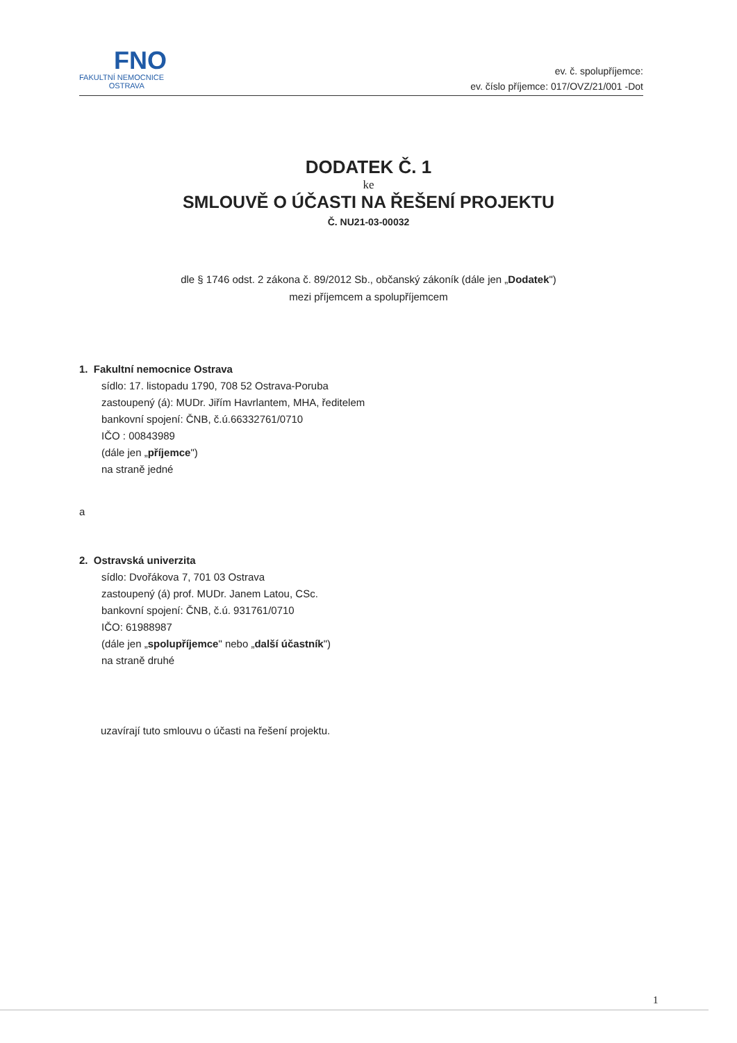FNO
FAKULTNÍ NEMOCNICE
OSTRAVA
ev. č. spolupříjemce:
ev. číslo příjemce: 017/OVZ/21/001 -Dot
DODATEK Č. 1
ke
SMLOUVĚ O ÚČASTI NA ŘEŠENÍ PROJEKTU
Č. NU21-03-00032
dle § 1746 odst. 2 zákona č. 89/2012 Sb., občanský zákoník (dále jen „Dodatek")
mezi příjemcem a spolupříjemcem
1. Fakultní nemocnice Ostrava
sídlo: 17. listopadu 1790, 708 52 Ostrava-Poruba
zastoupený (á): MUDr. Jiřím Havrlantem, MHA, ředitelem
bankovní spojení: ČNB, č.ú.66332761/0710
IČO : 00843989
(dále jen „příjemce")
na straně jedné
a
2. Ostravská univerzita
sídlo: Dvořákova 7, 701 03 Ostrava
zastoupený (á) prof. MUDr. Janem Latou, CSc.
bankovní spojení: ČNB, č.ú. 931761/0710
IČO: 61988987
(dále jen „spolupříjemce" nebo „další účastník")
na straně druhé
uzavírají tuto smlouvu o účasti na řešení projektu.
1